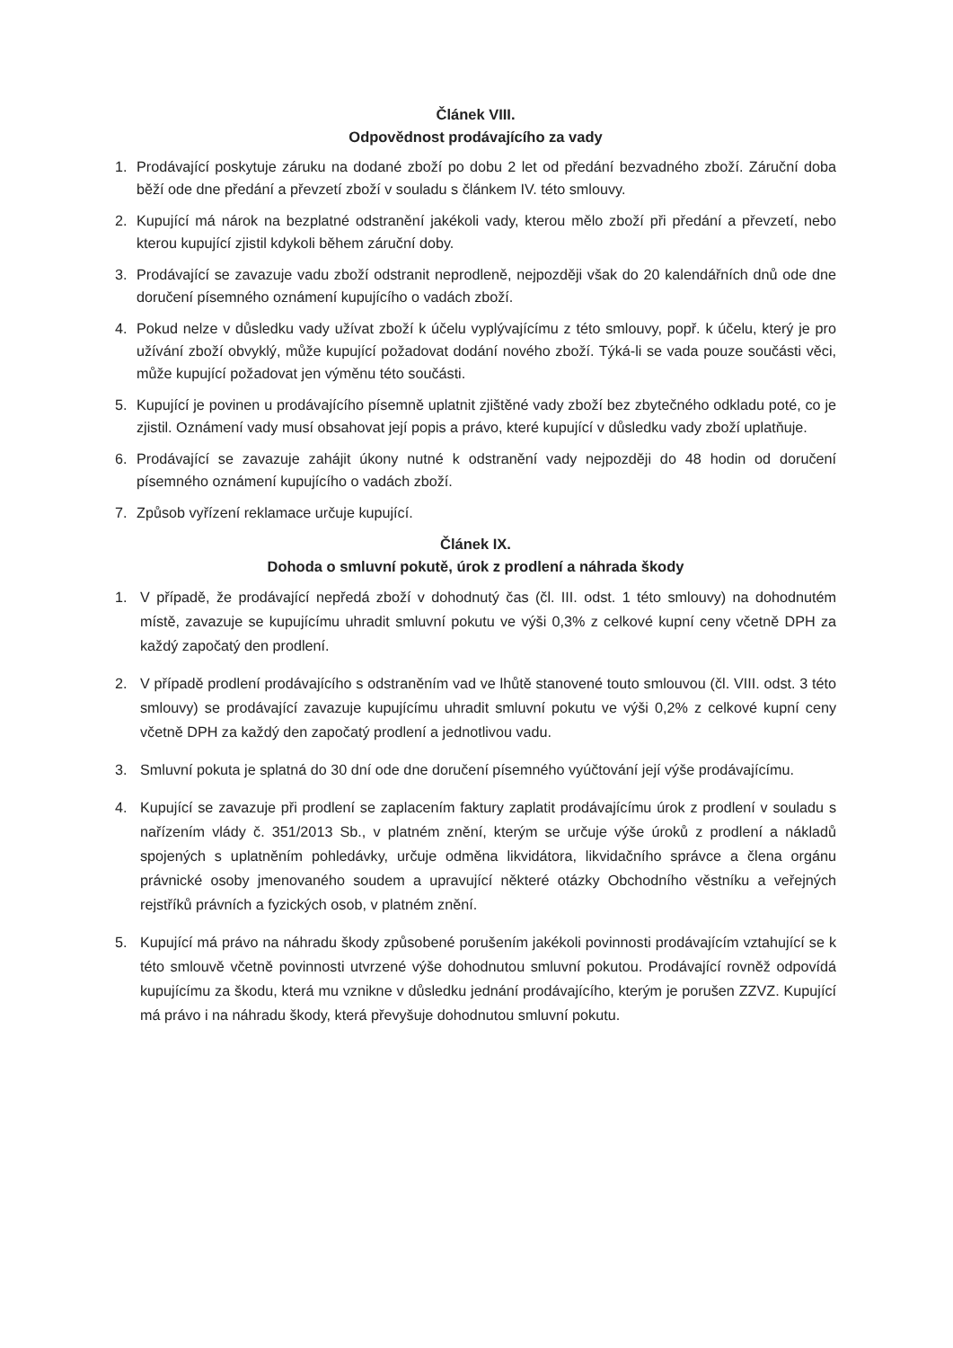Článek VIII.
Odpovědnost prodávajícího za vady
1. Prodávající poskytuje záruku na dodané zboží po dobu 2 let od předání bezvadného zboží. Záruční doba běží ode dne předání a převzetí zboží v souladu s článkem IV. této smlouvy.
2. Kupující má nárok na bezplatné odstranění jakékoli vady, kterou mělo zboží při předání a převzetí, nebo kterou kupující zjistil kdykoli během záruční doby.
3. Prodávající se zavazuje vadu zboží odstranit neprodleně, nejpozději však do 20 kalendářních dnů ode dne doručení písemného oznámení kupujícího o vadách zboží.
4. Pokud nelze v důsledku vady užívat zboží k účelu vyplývajícímu z této smlouvy, popř. k účelu, který je pro užívání zboží obvyklý, může kupující požadovat dodání nového zboží. Týká-li se vada pouze součásti věci, může kupující požadovat jen výměnu této součásti.
5. Kupující je povinen u prodávajícího písemně uplatnit zjištěné vady zboží bez zbytečného odkladu poté, co je zjistil. Oznámení vady musí obsahovat její popis a právo, které kupující v důsledku vady zboží uplatňuje.
6. Prodávající se zavazuje zahájit úkony nutné k odstranění vady nejpozději do 48 hodin od doručení písemného oznámení kupujícího o vadách zboží.
7. Způsob vyřízení reklamace určuje kupující.
Článek IX.
Dohoda o smluvní pokutě, úrok z prodlení a náhrada škody
1. V případě, že prodávající nepředá zboží v dohodnutý čas (čl. III. odst. 1 této smlouvy) na dohodnutém místě, zavazuje se kupujícímu uhradit smluvní pokutu ve výši 0,3% z celkové kupní ceny včetně DPH za každý započatý den prodlení.
2. V případě prodlení prodávajícího s odstraněním vad ve lhůtě stanovené touto smlouvou (čl. VIII. odst. 3 této smlouvy) se prodávající zavazuje kupujícímu uhradit smluvní pokutu ve výši 0,2% z celkové kupní ceny včetně DPH za každý den započatý prodlení a jednotlivou vadu.
3. Smluvní pokuta je splatná do 30 dní ode dne doručení písemného vyúčtování její výše prodávajícímu.
4. Kupující se zavazuje při prodlení se zaplacením faktury zaplatit prodávajícímu úrok z prodlení v souladu s nařízením vlády č. 351/2013 Sb., v platném znění, kterým se určuje výše úroků z prodlení a nákladů spojených s uplatněním pohledávky, určuje odměna likvidátora, likvidačního správce a člena orgánu právnické osoby jmenovaného soudem a upravující některé otázky Obchodního věstníku a veřejných rejstříků právních a fyzických osob, v platném znění.
5. Kupující má právo na náhradu škody způsobené porušením jakékoli povinnosti prodávajícím vztahující se k této smlouvě včetně povinnosti utvrzené výše dohodnutou smluvní pokutou. Prodávající rovněž odpovídá kupujícímu za škodu, která mu vznikne v důsledku jednání prodávajícího, kterým je porušen ZZVZ. Kupující má právo i na náhradu škody, která převyšuje dohodnutou smluvní pokutu.